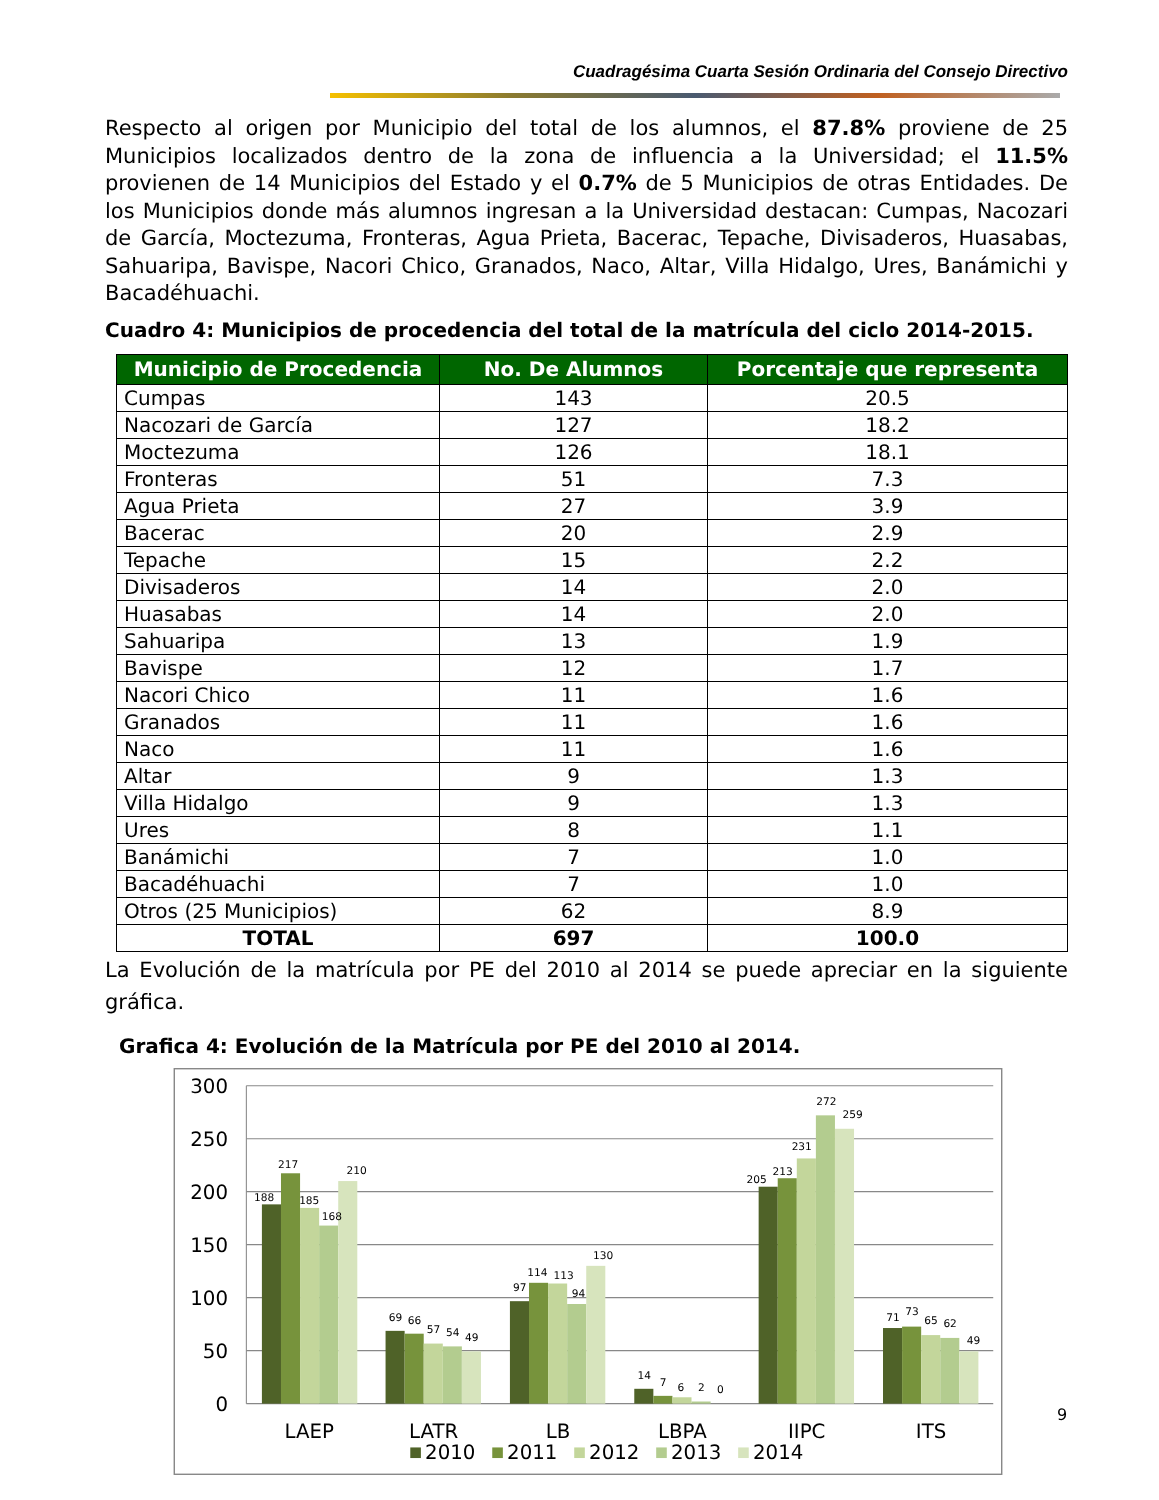Cuadragésima Cuarta Sesión Ordinaria del Consejo Directivo
Respecto al origen por Municipio del total de los alumnos, el 87.8% proviene de 25 Municipios localizados dentro de la zona de influencia a la Universidad; el 11.5% provienen de 14 Municipios del Estado y el 0.7% de 5 Municipios de otras Entidades. De los Municipios donde más alumnos ingresan a la Universidad destacan: Cumpas, Nacozari de García, Moctezuma, Fronteras, Agua Prieta, Bacerac, Tepache, Divisaderos, Huasabas, Sahuaripa, Bavispe, Nacori Chico, Granados, Naco, Altar, Villa Hidalgo, Ures, Banámichi y Bacadéhuachi.
Cuadro 4: Municipios de procedencia del total de la matrícula del ciclo 2014-2015.
| Municipio de Procedencia | No. De Alumnos | Porcentaje que representa |
| --- | --- | --- |
| Cumpas | 143 | 20.5 |
| Nacozari de García | 127 | 18.2 |
| Moctezuma | 126 | 18.1 |
| Fronteras | 51 | 7.3 |
| Agua Prieta | 27 | 3.9 |
| Bacerac | 20 | 2.9 |
| Tepache | 15 | 2.2 |
| Divisaderos | 14 | 2.0 |
| Huasabas | 14 | 2.0 |
| Sahuaripa | 13 | 1.9 |
| Bavispe | 12 | 1.7 |
| Nacori Chico | 11 | 1.6 |
| Granados | 11 | 1.6 |
| Naco | 11 | 1.6 |
| Altar | 9 | 1.3 |
| Villa Hidalgo | 9 | 1.3 |
| Ures | 8 | 1.1 |
| Banámichi | 7 | 1.0 |
| Bacadéhuachi | 7 | 1.0 |
| Otros (25 Municipios) | 62 | 8.9 |
| TOTAL | 697 | 100.0 |
La Evolución de la matrícula por PE del 2010 al 2014 se puede apreciar en la siguiente gráfica.
Grafica 4: Evolución de la Matrícula por PE del 2010 al 2014.
300
250
200
150
100
50
0
188
217
185
168
210
69
66
57
54
49
97
114
113
94
130
14
7
6
2
0
205
213
231
272
259
71
73
65
62
49
LAEP
LATR
LB
LBPA
IIPC
ITS
2010
2011
2012
2013
2014
9